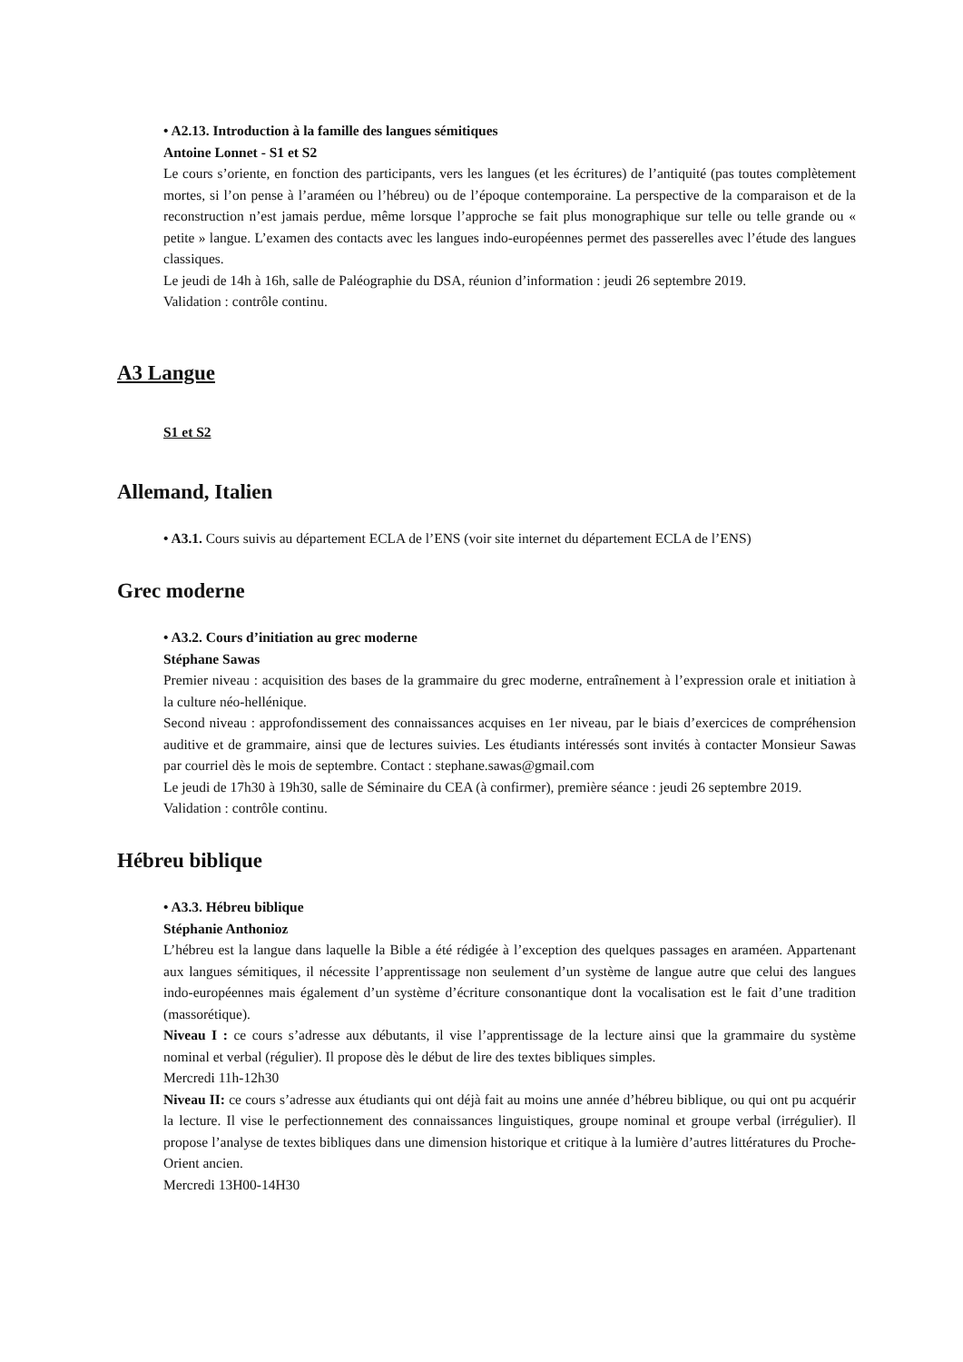• A2.13. Introduction à la famille des langues sémitiques
Antoine Lonnet - S1 et S2
Le cours s’oriente, en fonction des participants, vers les langues (et les écritures) de l’antiquité (pas toutes complètement mortes, si l’on pense à l’araméen ou l’hébreu) ou de l’époque contemporaine. La perspective de la comparaison et de la reconstruction n’est jamais perdue, même lorsque l’approche se fait plus monographique sur telle ou telle grande ou « petite » langue. L’examen des contacts avec les langues indo-européennes permet des passerelles avec l’étude des langues classiques.
Le jeudi de 14h à 16h, salle de Paléographie du DSA, réunion d’information : jeudi 26 septembre 2019.
Validation : contrôle continu.
A3 Langue
S1 et S2
Allemand, Italien
• A3.1. Cours suivis au département ECLA de l’ENS (voir site internet du département ECLA de l’ENS)
Grec moderne
• A3.2. Cours d’initiation au grec moderne
Stéphane Sawas
Premier niveau : acquisition des bases de la grammaire du grec moderne, entraînement à l’expression orale et initiation à la culture néo-hellénique.
Second niveau : approfondissement des connaissances acquises en 1er niveau, par le biais d’exercices de compréhension auditive et de grammaire, ainsi que de lectures suivies. Les étudiants intéressés sont invités à contacter Monsieur Sawas par courriel dès le mois de septembre. Contact : stephane.sawas@gmail.com
Le jeudi de 17h30 à 19h30, salle de Séminaire du CEA (à confirmer), première séance : jeudi 26 septembre 2019.
Validation : contrôle continu.
Hébreu biblique
• A3.3. Hébreu biblique
Stéphanie Anthonioz
L’hébreu est la langue dans laquelle la Bible a été rédigée à l’exception des quelques passages en araméen. Appartenant aux langues sémitiques, il nécessite l’apprentissage non seulement d’un système de langue autre que celui des langues indo-européennes mais également d’un système d’écriture consonantique dont la vocalisation est le fait d’une tradition (massorétique).
Niveau I : ce cours s’adresse aux débutants, il vise l’apprentissage de la lecture ainsi que la grammaire du système nominal et verbal (régulier). Il propose dès le début de lire des textes bibliques simples.
Mercredi 11h-12h30
Niveau II: ce cours s’adresse aux étudiants qui ont déjà fait au moins une année d’hébreu biblique, ou qui ont pu acquérir la lecture. Il vise le perfectionnement des connaissances linguistiques, groupe nominal et groupe verbal (irrégulier). Il propose l’analyse de textes bibliques dans une dimension historique et critique à la lumière d’autres littératures du Proche-Orient ancien.
Mercredi 13H00-14H30